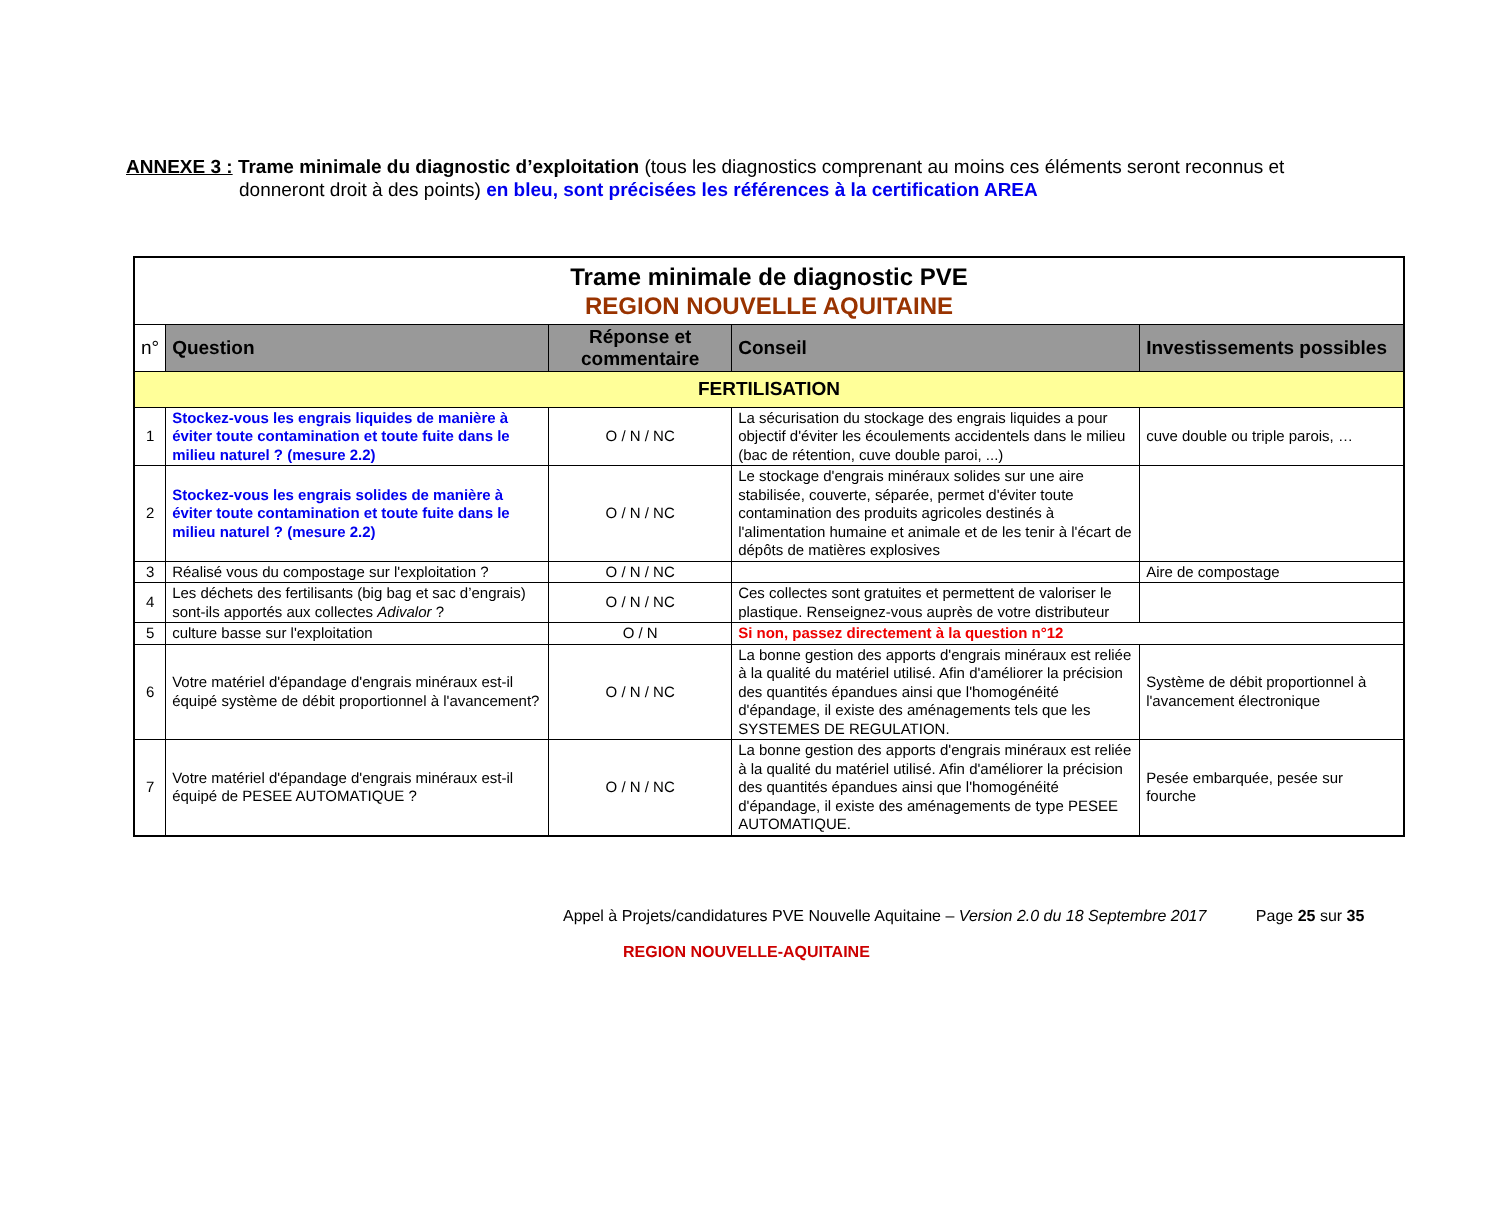ANNEXE 3 : Trame minimale du diagnostic d’exploitation (tous les diagnostics comprenant au moins ces éléments seront reconnus et
donneront droit à des points) en bleu, sont précisées les références à la certification AREA
| Trame minimale de diagnostic PVE REGION NOUVELLE AQUITAINE | | | | |
| n° | Question | Réponse et commentaire | Conseil | Investissements possibles |
| FERTILISATION | | | | |
| 1 | Stockez-vous les engrais liquides de manière à éviter toute contamination et toute fuite dans le milieu naturel ? (mesure 2.2) | O / N / NC | La sécurisation du stockage des engrais liquides a pour objectif d'éviter les écoulements accidentels dans le milieu (bac de rétention, cuve double paroi, ...) | cuve double ou triple parois, … |
| 2 | Stockez-vous les engrais solides de manière à éviter toute contamination et toute fuite dans le milieu naturel ? (mesure 2.2) | O / N / NC | Le stockage d'engrais minéraux solides sur une aire stabilisée, couverte, séparée, permet d'éviter toute contamination des produits agricoles destinés à l'alimentation humaine et animale et de les tenir à l'écart de dépôts de matières explosives | |
| 3 | Réalisé vous du compostage sur l'exploitation ? | O / N / NC | | Aire de compostage |
| 4 | Les déchets des fertilisants (big bag et sac d’engrais) sont-ils apportés aux collectes Adivalor ? | O / N / NC | Ces collectes sont gratuites et permettent de valoriser le plastique. Renseignez-vous auprès de votre distributeur | |
| 5 | culture basse sur l'exploitation | O / N | Si non, passez directement à la question n°12 | |
| 6 | Votre matériel d'épandage d'engrais minéraux est-il équipé système de débit proportionnel à l'avancement? | O / N / NC | La bonne gestion des apports d'engrais minéraux est reliée à la qualité du matériel utilisé. Afin d'améliorer la précision des quantités épandues ainsi que l'homogénéité d'épandage, il existe des aménagements tels que les SYSTEMES DE REGULATION. | Système de débit proportionnel à l'avancement électronique |
| 7 | Votre matériel d'épandage d'engrais minéraux est-il équipé de PESEE AUTOMATIQUE ? | O / N / NC | La bonne gestion des apports d'engrais minéraux est reliée à la qualité du matériel utilisé. Afin d'améliorer la précision des quantités épandues ainsi que l'homogénéité d'épandage, il existe des aménagements de type PESEE AUTOMATIQUE. | Pesée embarquée, pesée sur fourche |
Appel à Projets/candidatures PVE Nouvelle Aquitaine – Version 2.0 du 18 Septembre 2017 Page 25 sur 35
REGION NOUVELLE-AQUITAINE